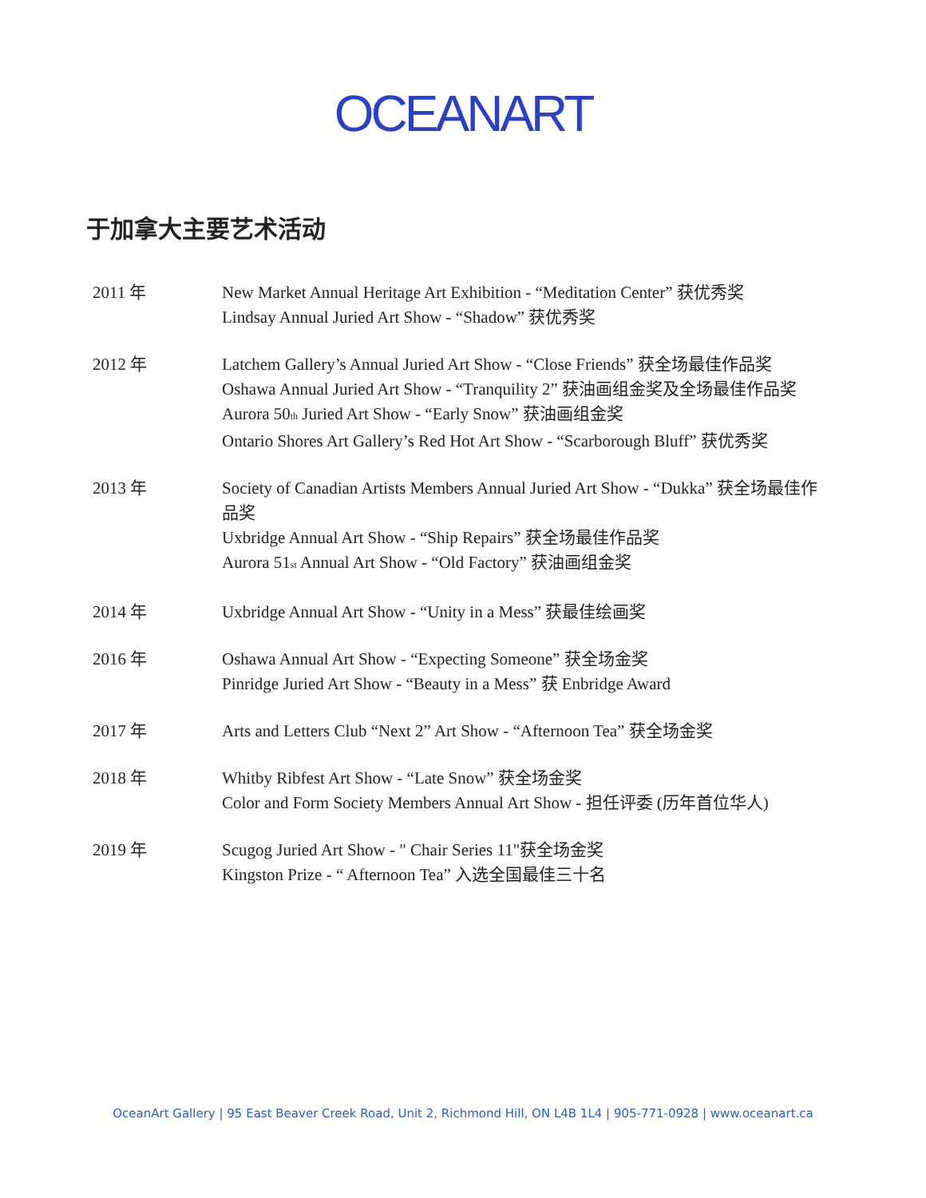OCEANART
于加拿大主要艺术活动
2011 年 New Market Annual Heritage Art Exhibition - “Meditation Center” 获优秀奖
Lindsay Annual Juried Art Show - “Shadow” 获优秀奖
2012 年 Latchem Gallery’s Annual Juried Art Show - “Close Friends” 获全场最佳作品奖
Oshawa Annual Juried Art Show - “Tranquility 2” 获油画组金奖及全场最佳作品奖
Aurora 50<sub>th</sub> Juried Art Show - “Early Snow” 获油画组金奖
Ontario Shores Art Gallery’s Red Hot Art Show - “Scarborough Bluff” 获优秀奖
2013 年 Society of Canadian Artists Members Annual Juried Art Show - “Dukka” 获全场最佳作品奖
Uxbridge Annual Art Show - “Ship Repairs” 获全场最佳作品奖
Aurora 51<sub>st</sub> Annual Art Show - “Old Factory” 获油画组金奖
2014 年 Uxbridge Annual Art Show - “Unity in a Mess” 获最佳绘画奖
2016 年 Oshawa Annual Art Show - “Expecting Someone” 获全场金奖
Pinridge Juried Art Show - “Beauty in a Mess” 获 Enbridge Award
2017 年 Arts and Letters Club “Next 2” Art Show - “Afternoon Tea” 获全场金奖
2018 年 Whitby Ribfest Art Show - “Late Snow” 获全场金奖
Color and Form Society Members Annual Art Show - 担任评委 (历年首位华人)
2019 年 Scugog Juried Art Show - " Chair Series 11"获全场金奖
Kingston Prize - “ Afternoon Tea” 入选全国最佳三十名
OceanArt Gallery | 95 East Beaver Creek Road, Unit 2, Richmond Hill, ON L4B 1L4 | 905-771-0928 | www.oceanart.ca